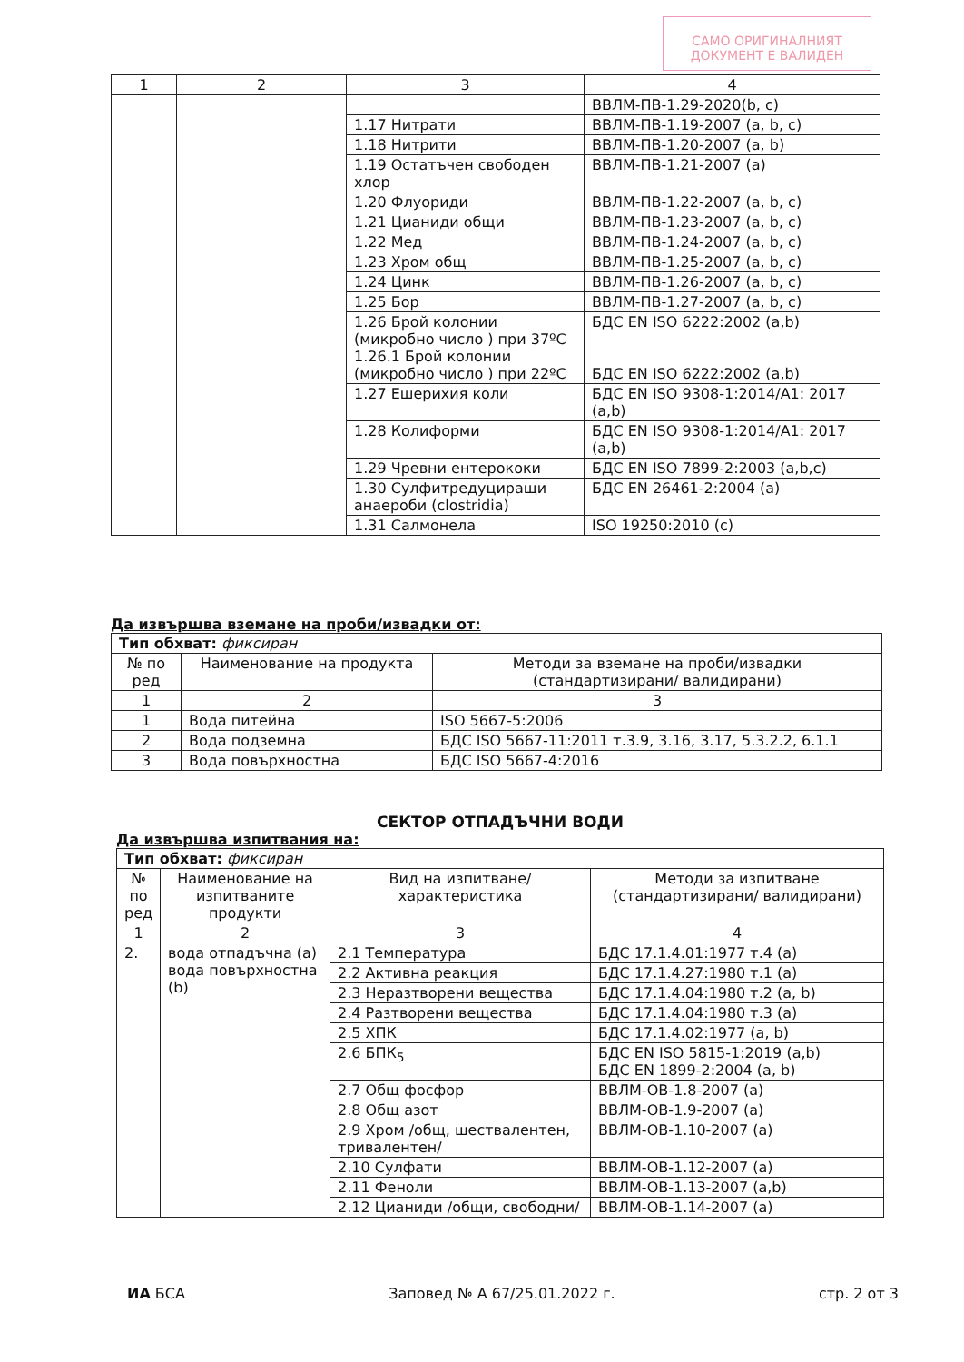САМО ОРИГИНАЛНИЯТ ДОКУМЕНТ Е ВАЛИДЕН
| 1 | 2 | 3 | 4 |
| --- | --- | --- | --- |
| | | | ВВЛМ-ПВ-1.29-2020(b, c) |
| | | 1.17 Нитрати | ВВЛМ-ПВ-1.19-2007 (a, b, c) |
| | | 1.18 Нитрити | ВВЛМ-ПВ-1.20-2007 (a, b) |
| | | 1.19 Остатъчен свободен хлор | ВВЛМ-ПВ-1.21-2007 (a) |
| | | 1.20 Флуориди | ВВЛМ-ПВ-1.22-2007 (a, b, c) |
| | | 1.21 Цианиди общи | ВВЛМ-ПВ-1.23-2007 (a, b, c) |
| | | 1.22 Мед | ВВЛМ-ПВ-1.24-2007 (a, b, c) |
| | | 1.23 Хром общ | ВВЛМ-ПВ-1.25-2007 (a, b, c) |
| | | 1.24 Цинк | ВВЛМ-ПВ-1.26-2007 (a, b, c) |
| | | 1.25 Бор | ВВЛМ-ПВ-1.27-2007 (a, b, c) |
| | | 1.26 Брой колонии (микробно число ) при 37ºC 1.26.1 Брой колонии (микробно число ) при 22ºC | БДС EN ISO 6222:2002 (a,b) БДС EN ISO 6222:2002 (a,b) |
| | | 1.27 Ешерихия коли | БДС EN ISO 9308-1:2014/A1: 2017 (a,b) |
| | | 1.28 Колиформи | БДС EN ISO 9308-1:2014/A1: 2017 (a,b) |
| | | 1.29 Чревни ентерококи | БДС EN ISO 7899-2:2003 (a,b,c) |
| | | 1.30 Сулфитредуциращи анаероби (clostridia) | БДС EN 26461-2:2004 (a) |
| | | 1.31 Салмонела | ISO 19250:2010 (c) |
Да извършва вземане на проби/извадки от:
| Тип обхват: фиксиран | | |
| № по ред | Наименование на продукта | Методи за вземане на проби/извадки (стандартизирани/ валидирани) |
| 1 | 2 | 3 |
| 1 | Вода питейна | ISO 5667-5:2006 |
| 2 | Вода подземна | БДС ISO 5667-11:2011 т.3.9, 3.16, 3.17, 5.3.2.2, 6.1.1 |
| 3 | Вода повърхностна | БДС ISO 5667-4:2016 |
СЕКТОР ОТПАДЪЧНИ ВОДИ
Да извършва изпитвания на:
| Тип обхват: фиксиран | | | |
| № по ред | Наименование на изпитваните продукти | Вид на изпитване/ характеристика | Методи за изпитване (стандартизирани/ валидирани) |
| 1 | 2 | 3 | 4 |
| 2. | вода отпадъчна (a) вода повърхностна (b) | 2.1 Температура | БДС 17.1.4.01:1977 т.4 (a) |
| | | 2.2 Активна реакция | БДС 17.1.4.27:1980 т.1 (a) |
| | | 2.3 Неразтворени вещества | БДС 17.1.4.04:1980 т.2 (a, b) |
| | | 2.4 Разтворени вещества | БДС 17.1.4.04:1980 т.3 (a) |
| | | 2.5 ХПК | БДС 17.1.4.02:1977 (a, b) |
| | | 2.6 БПК<sub>5</sub> | БДС EN ISO 5815-1:2019 (a,b) БДС EN 1899-2:2004 (a, b) |
| | | 2.7 Общ фосфор | ВВЛМ-ОВ-1.8-2007 (a) |
| | | 2.8 Общ азот | ВВЛМ-ОВ-1.9-2007 (a) |
| | | 2.9 Хром /общ, шествалентен, тривалентен/ | ВВЛМ-ОВ-1.10-2007 (a) |
| | | 2.10 Сулфати | ВВЛМ-ОВ-1.12-2007 (a) |
| | | 2.11 Феноли | ВВЛМ-ОВ-1.13-2007 (a,b) |
| | | 2.12 Цианиди /общи, свободни/ | ВВЛМ-ОВ-1.14-2007 (a) |
ИА БСА Заповед № А 67/25.01.2022 г. стр. 2 от 3